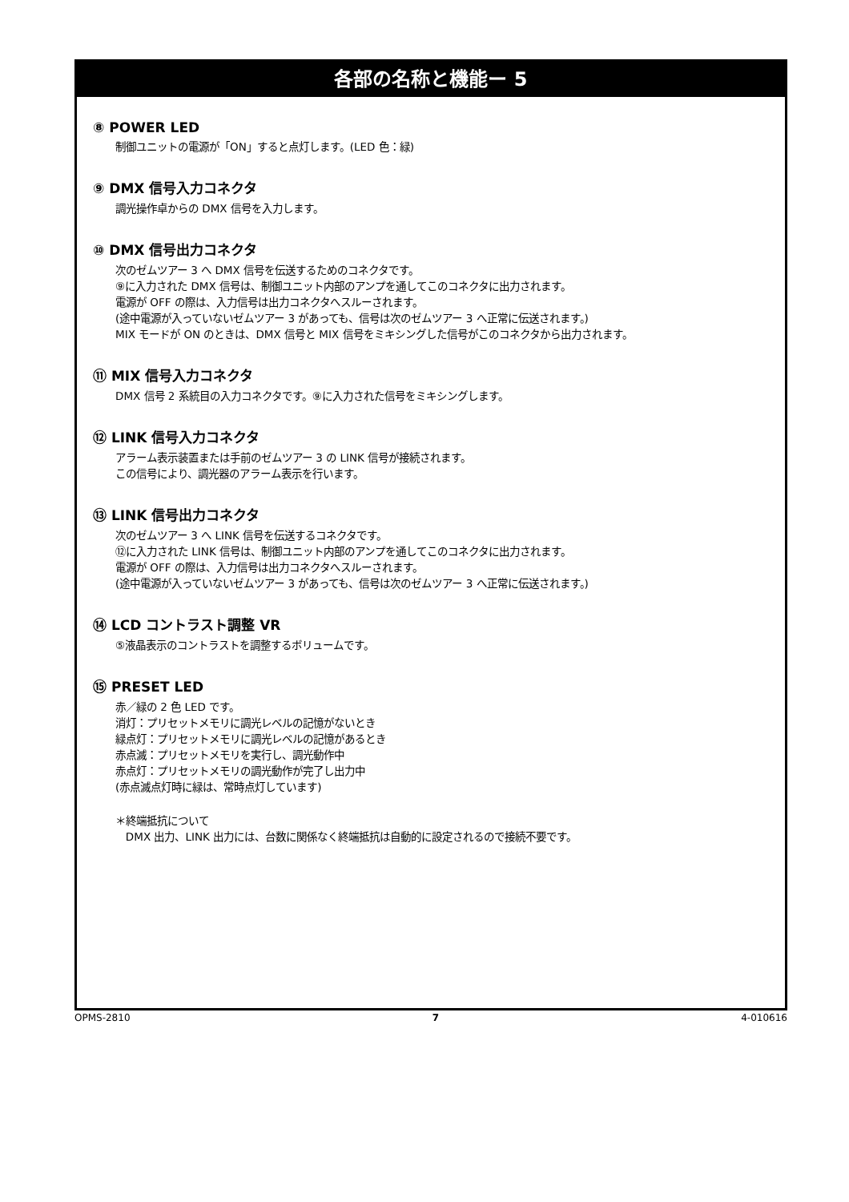各部の名称と機能ー 5
⑧ POWER LED
制御ユニットの電源が「ON」すると点灯します。(LED 色：緑)
⑨ DMX 信号入力コネクタ
調光操作卓からの DMX 信号を入力します。
⑩ DMX 信号出力コネクタ
次のゼムツアー 3 へ DMX 信号を伝送するためのコネクタです。
⑨に入力された DMX 信号は、制御ユニット内部のアンプを通してこのコネクタに出力されます。
電源が OFF の際は、入力信号は出力コネクタへスルーされます。
(途中電源が入っていないゼムツアー 3 があっても、信号は次のゼムツアー 3 へ正常に伝送されます。)
MIX モードが ON のときは、DMX 信号と MIX 信号をミキシングした信号がこのコネクタから出力されます。
⑪ MIX 信号入力コネクタ
DMX 信号 2 系統目の入力コネクタです。⑨に入力された信号をミキシングします。
⑫ LINK 信号入力コネクタ
アラーム表示装置または手前のゼムツアー 3 の LINK 信号が接続されます。
この信号により、調光器のアラーム表示を行います。
⑬ LINK 信号出力コネクタ
次のゼムツアー 3 へ LINK 信号を伝送するコネクタです。
⑫に入力された LINK 信号は、制御ユニット内部のアンプを通してこのコネクタに出力されます。
電源が OFF の際は、入力信号は出力コネクタへスルーされます。
(途中電源が入っていないゼムツアー 3 があっても、信号は次のゼムツアー 3 へ正常に伝送されます。)
⑭ LCD コントラスト調整 VR
⑤液晶表示のコントラストを調整するボリュームです。
⑮ PRESET LED
赤／緑の 2 色 LED です。
消灯：プリセットメモリに調光レベルの記憶がないとき
緑点灯：プリセットメモリに調光レベルの記憶があるとき
赤点滅：プリセットメモリを実行し、調光動作中
赤点灯：プリセットメモリの調光動作が完了し出力中
(赤点滅点灯時に緑は、常時点灯しています)
＊終端抵抗について
DMX 出力、LINK 出力には、台数に関係なく終端抵抗は自動的に設定されるので接続不要です。
OPMS-2810 7 4-010616